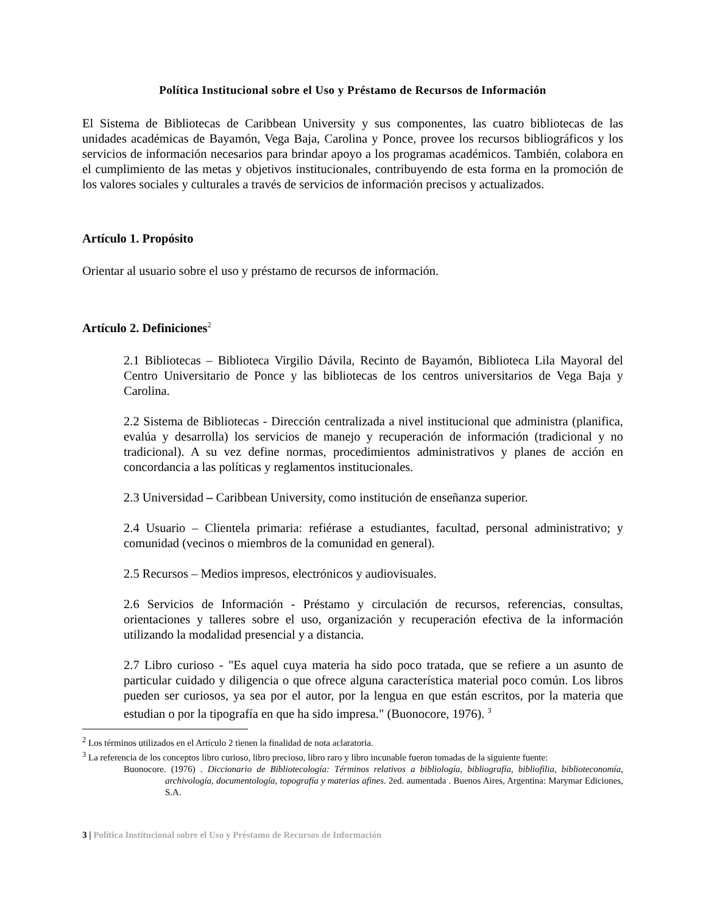Política Institucional sobre el Uso y Préstamo de Recursos de Información
El Sistema de Bibliotecas de Caribbean University y sus componentes, las cuatro bibliotecas de las unidades académicas de Bayamón, Vega Baja, Carolina y Ponce, provee los recursos bibliográficos y los servicios de información necesarios para brindar apoyo a los programas académicos. También, colabora en el cumplimiento de las metas y objetivos institucionales, contribuyendo de esta forma en la promoción de los valores sociales y culturales a través de servicios de información precisos y actualizados.
Artículo 1. Propósito
Orientar al usuario sobre el uso y préstamo de recursos de información.
Artículo 2. Definiciones<sup>2</sup>
2.1 Bibliotecas – Biblioteca Virgilio Dávila, Recinto de Bayamón, Biblioteca Lila Mayoral del Centro Universitario de Ponce y las bibliotecas de los centros universitarios de Vega Baja y Carolina.
2.2 Sistema de Bibliotecas - Dirección centralizada a nivel institucional que administra (planifica, evalúa y desarrolla) los servicios de manejo y recuperación de información (tradicional y no tradicional). A su vez define normas, procedimientos administrativos y planes de acción en concordancia a las políticas y reglamentos institucionales.
2.3 Universidad – Caribbean University, como institución de enseñanza superior.
2.4 Usuario – Clientela primaria: refiérase a estudiantes, facultad, personal administrativo; y comunidad (vecinos o miembros de la comunidad en general).
2.5 Recursos – Medios impresos, electrónicos y audiovisuales.
2.6 Servicios de Información - Préstamo y circulación de recursos, referencias, consultas, orientaciones y talleres sobre el uso, organización y recuperación efectiva de la información utilizando la modalidad presencial y a distancia.
2.7 Libro curioso - "Es aquel cuya materia ha sido poco tratada, que se refiere a un asunto de particular cuidado y diligencia o que ofrece alguna característica material poco común. Los libros pueden ser curiosos, ya sea por el autor, por la lengua en que están escritos, por la materia que estudian o por la tipografía en que ha sido impresa." (Buonocore, 1976). <sup>3</sup>
<sup>2</sup> Los términos utilizados en el Artículo 2 tienen la finalidad de nota aclaratoria.
<sup>3</sup> La referencia de los conceptos libro curioso, libro precioso, libro raro y libro incunable fueron tomadas de la siguiente fuente:
Buonocore. (1976) . Diccionario de Bibliotecología: Términos relativos a bibliología, bibliografía, bibliofilia, biblioteconomía, archivología, documentología, topografía y materias afines. 2ed. aumentada . Buenos Aires, Argentina: Marymar Ediciones, S.A.
3 | Política Institucional sobre el Uso y Préstamo de Recursos de Información